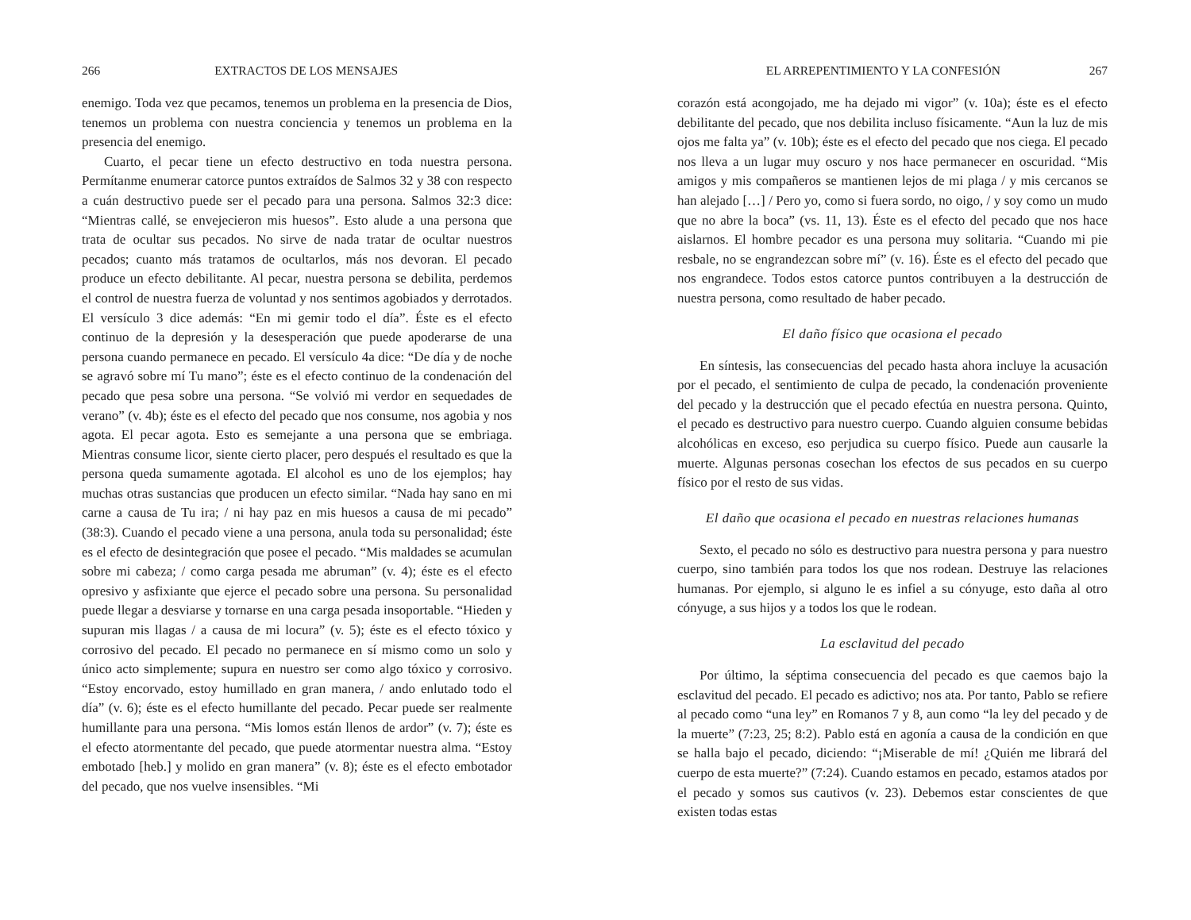266 EXTRACTOS DE LOS MENSAJES
enemigo. Toda vez que pecamos, tenemos un problema en la presencia de Dios, tenemos un problema con nuestra conciencia y tenemos un problema en la presencia del enemigo.
Cuarto, el pecar tiene un efecto destructivo en toda nuestra persona. Permítanme enumerar catorce puntos extraídos de Salmos 32 y 38 con respecto a cuán destructivo puede ser el pecado para una persona. Salmos 32:3 dice: “Mientras callé, se envejecieron mis huesos”. Esto alude a una persona que trata de ocultar sus pecados. No sirve de nada tratar de ocultar nuestros pecados; cuanto más tratamos de ocultarlos, más nos devoran. El pecado produce un efecto debilitante. Al pecar, nuestra persona se debilita, perdemos el control de nuestra fuerza de voluntad y nos sentimos agobiados y derrotados. El versículo 3 dice además: “En mi gemir todo el día”. Éste es el efecto continuo de la depresión y la desesperación que puede apoderarse de una persona cuando permanece en pecado. El versículo 4a dice: “De día y de noche se agravó sobre mí Tu mano”; éste es el efecto continuo de la condenación del pecado que pesa sobre una persona. “Se volvió mi verdor en sequedades de verano” (v. 4b); éste es el efecto del pecado que nos consume, nos agobia y nos agota. El pecar agota. Esto es semejante a una persona que se embriaga. Mientras consume licor, siente cierto placer, pero después el resultado es que la persona queda sumamente agotada. El alcohol es uno de los ejemplos; hay muchas otras sustancias que producen un efecto similar. “Nada hay sano en mi carne a causa de Tu ira; / ni hay paz en mis huesos a causa de mi pecado” (38:3). Cuando el pecado viene a una persona, anula toda su personalidad; éste es el efecto de desintegración que posee el pecado. “Mis maldades se acumulan sobre mi cabeza; / como carga pesada me abruman” (v. 4); éste es el efecto opresivo y asfixiante que ejerce el pecado sobre una persona. Su personalidad puede llegar a desviarse y tornarse en una carga pesada insoportable. “Hieden y supuran mis llagas / a causa de mi locura” (v. 5); éste es el efecto tóxico y corrosivo del pecado. El pecado no permanece en sí mismo como un solo y único acto simplemente; supura en nuestro ser como algo tóxico y corrosivo. “Estoy encorvado, estoy humillado en gran manera, / ando enlutado todo el día” (v. 6); éste es el efecto humillante del pecado. Pecar puede ser realmente humillante para una persona. “Mis lomos están llenos de ardor” (v. 7); éste es el efecto atormentante del pecado, que puede atormentar nuestra alma. “Estoy embotado [heb.] y molido en gran manera” (v. 8); éste es el efecto embotador del pecado, que nos vuelve insensibles. “Mi
EL ARREPENTIMIENTO Y LA CONFESIÓN 267
corazón está acongojado, me ha dejado mi vigor” (v. 10a); éste es el efecto debilitante del pecado, que nos debilita incluso físicamente. “Aun la luz de mis ojos me falta ya” (v. 10b); éste es el efecto del pecado que nos ciega. El pecado nos lleva a un lugar muy oscuro y nos hace permanecer en oscuridad. “Mis amigos y mis compañeros se mantienen lejos de mi plaga / y mis cercanos se han alejado […] / Pero yo, como si fuera sordo, no oigo, / y soy como un mudo que no abre la boca” (vs. 11, 13). Éste es el efecto del pecado que nos hace aislarnos. El hombre pecador es una persona muy solitaria. “Cuando mi pie resbale, no se engrandezcan sobre mí” (v. 16). Éste es el efecto del pecado que nos engrandece. Todos estos catorce puntos contribuyen a la destrucción de nuestra persona, como resultado de haber pecado.
El daño físico que ocasiona el pecado
En síntesis, las consecuencias del pecado hasta ahora incluye la acusación por el pecado, el sentimiento de culpa de pecado, la condenación proveniente del pecado y la destrucción que el pecado efectúa en nuestra persona. Quinto, el pecado es destructivo para nuestro cuerpo. Cuando alguien consume bebidas alcohólicas en exceso, eso perjudica su cuerpo físico. Puede aun causarle la muerte. Algunas personas cosechan los efectos de sus pecados en su cuerpo físico por el resto de sus vidas.
El daño que ocasiona el pecado en nuestras relaciones humanas
Sexto, el pecado no sólo es destructivo para nuestra persona y para nuestro cuerpo, sino también para todos los que nos rodean. Destruye las relaciones humanas. Por ejemplo, si alguno le es infiel a su cónyuge, esto daña al otro cónyuge, a sus hijos y a todos los que le rodean.
La esclavitud del pecado
Por último, la séptima consecuencia del pecado es que caemos bajo la esclavitud del pecado. El pecado es adictivo; nos ata. Por tanto, Pablo se refiere al pecado como “una ley” en Romanos 7 y 8, aun como “la ley del pecado y de la muerte” (7:23, 25; 8:2). Pablo está en agonía a causa de la condición en que se halla bajo el pecado, diciendo: “¡Miserable de mí! ¿Quién me librará del cuerpo de esta muerte?” (7:24). Cuando estamos en pecado, estamos atados por el pecado y somos sus cautivos (v. 23). Debemos estar conscientes de que existen todas estas